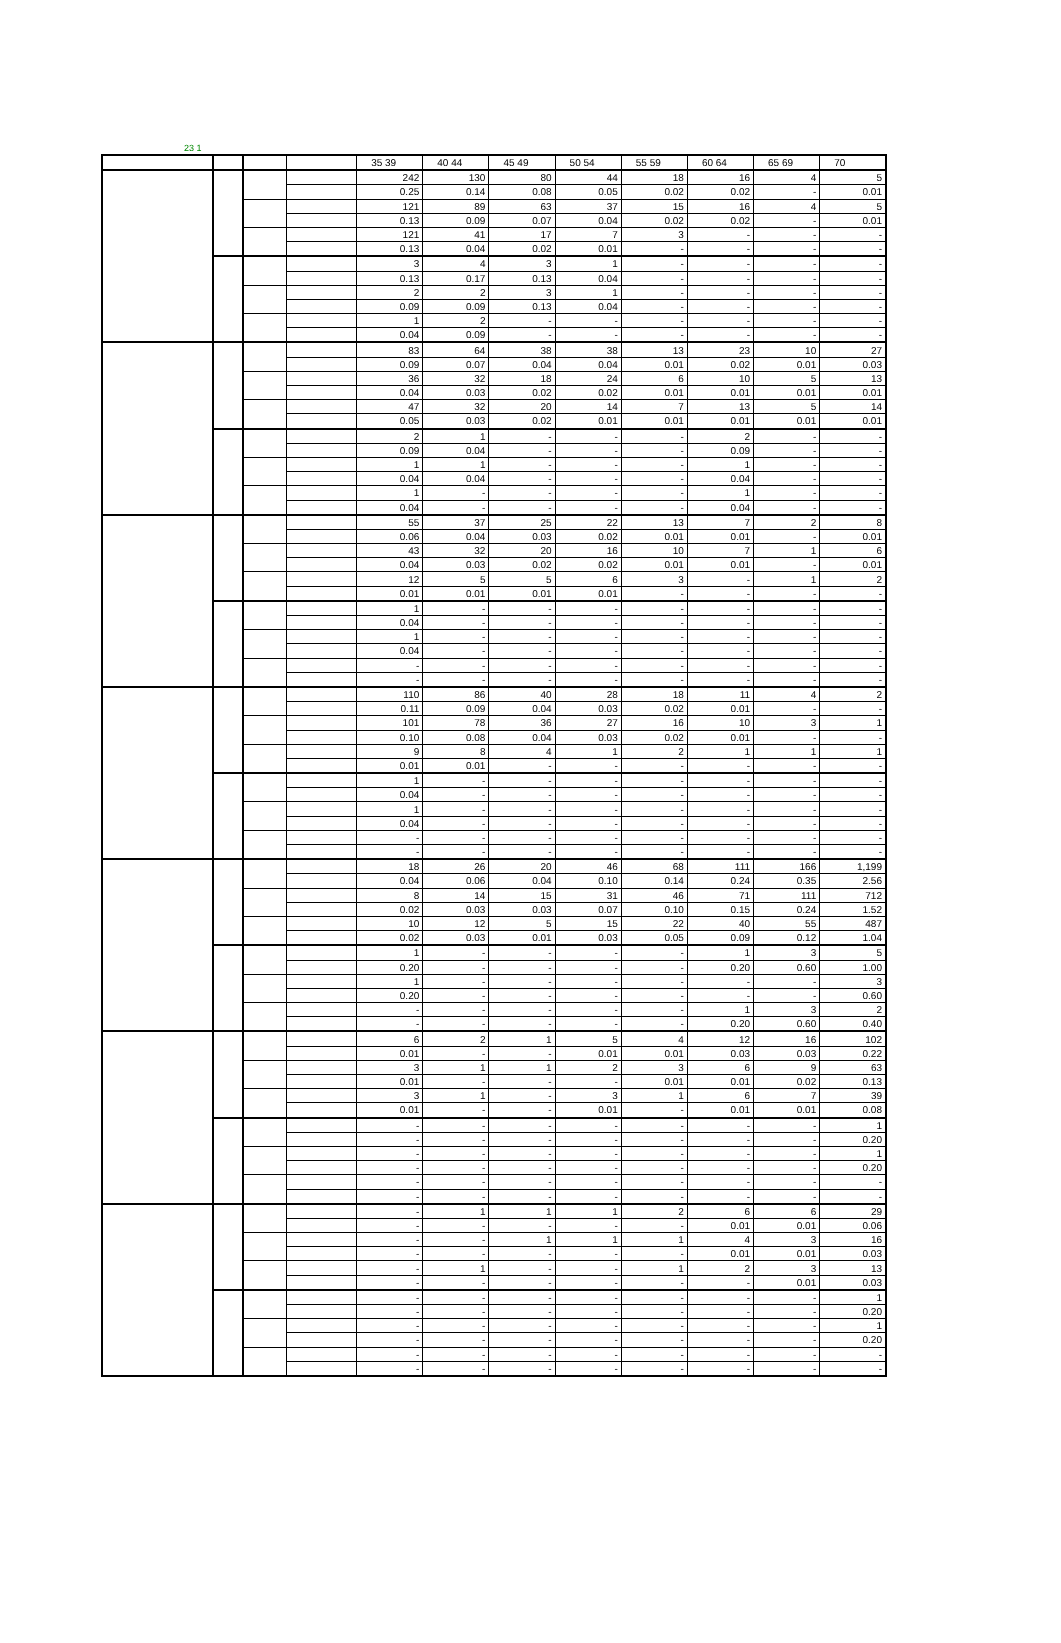23 1
| | | | | 35 39 | 40 44 | 45 49 | 50 54 | 55 59 | 60 64 | 65 69 | 70 |
| --- | --- | --- | --- | --- | --- | --- | --- | --- | --- | --- | --- |
| | | | | 242 | 130 | 80 | 44 | 18 | 16 | 4 | 5 |
| | | | | 0.25 | 0.14 | 0.08 | 0.05 | 0.02 | 0.02 | - | 0.01 |
| | | | | 121 | 89 | 63 | 37 | 15 | 16 | 4 | 5 |
| | | | | 0.13 | 0.09 | 0.07 | 0.04 | 0.02 | 0.02 | - | 0.01 |
| | | | | 121 | 41 | 17 | 7 | 3 | - | - | - |
| | | | | 0.13 | 0.04 | 0.02 | 0.01 | - | - | - | - |
| | | | | 3 | 4 | 3 | 1 | - | - | - | - |
| | | | | 0.13 | 0.17 | 0.13 | 0.04 | - | - | - | - |
| | | | | 2 | 2 | 3 | 1 | - | - | - | - |
| | | | | 0.09 | 0.09 | 0.13 | 0.04 | - | - | - | - |
| | | | | 1 | 2 | - | - | - | - | - | - |
| | | | | 0.04 | 0.09 | - | - | - | - | - | - |
| | | | | 83 | 64 | 38 | 38 | 13 | 23 | 10 | 27 |
| | | | | 0.09 | 0.07 | 0.04 | 0.04 | 0.01 | 0.02 | 0.01 | 0.03 |
| | | | | 36 | 32 | 18 | 24 | 6 | 10 | 5 | 13 |
| | | | | 0.04 | 0.03 | 0.02 | 0.02 | 0.01 | 0.01 | 0.01 | 0.01 |
| | | | | 47 | 32 | 20 | 14 | 7 | 13 | 5 | 14 |
| | | | | 0.05 | 0.03 | 0.02 | 0.01 | 0.01 | 0.01 | 0.01 | 0.01 |
| | | | | 2 | 1 | - | - | - | 2 | - | - |
| | | | | 0.09 | 0.04 | - | - | - | 0.09 | - | - |
| | | | | 1 | 1 | - | - | - | 1 | - | - |
| | | | | 0.04 | 0.04 | - | - | - | 0.04 | - | - |
| | | | | 1 | - | - | - | - | 1 | - | - |
| | | | | 0.04 | - | - | - | - | 0.04 | - | - |
| | | | | 55 | 37 | 25 | 22 | 13 | 7 | 2 | 8 |
| | | | | 0.06 | 0.04 | 0.03 | 0.02 | 0.01 | 0.01 | - | 0.01 |
| | | | | 43 | 32 | 20 | 16 | 10 | 7 | 1 | 6 |
| | | | | 0.04 | 0.03 | 0.02 | 0.02 | 0.01 | 0.01 | - | 0.01 |
| | | | | 12 | 5 | 5 | 6 | 3 | - | 1 | 2 |
| | | | | 0.01 | 0.01 | 0.01 | 0.01 | - | - | - | - |
| | | | | 1 | - | - | - | - | - | - | - |
| | | | | 0.04 | - | - | - | - | - | - | - |
| | | | | 1 | - | - | - | - | - | - | - |
| | | | | 0.04 | - | - | - | - | - | - | - |
| | | | | - | - | - | - | - | - | - | - |
| | | | | - | - | - | - | - | - | - | - |
| | | | | 110 | 86 | 40 | 28 | 18 | 11 | 4 | 2 |
| | | | | 0.11 | 0.09 | 0.04 | 0.03 | 0.02 | 0.01 | - | - |
| | | | | 101 | 78 | 36 | 27 | 16 | 10 | 3 | 1 |
| | | | | 0.10 | 0.08 | 0.04 | 0.03 | 0.02 | 0.01 | - | - |
| | | | | 9 | 8 | 4 | 1 | 2 | 1 | 1 | 1 |
| | | | | 0.01 | 0.01 | - | - | - | - | - | - |
| | | | | 1 | - | - | - | - | - | - | - |
| | | | | 0.04 | - | - | - | - | - | - | - |
| | | | | 1 | - | - | - | - | - | - | - |
| | | | | 0.04 | - | - | - | - | - | - | - |
| | | | | - | - | - | - | - | - | - | - |
| | | | | - | - | - | - | - | - | - | - |
| | | | | 18 | 26 | 20 | 46 | 68 | 111 | 166 | 1,199 |
| | | | | 0.04 | 0.06 | 0.04 | 0.10 | 0.14 | 0.24 | 0.35 | 2.56 |
| | | | | 8 | 14 | 15 | 31 | 46 | 71 | 111 | 712 |
| | | | | 0.02 | 0.03 | 0.03 | 0.07 | 0.10 | 0.15 | 0.24 | 1.52 |
| | | | | 10 | 12 | 5 | 15 | 22 | 40 | 55 | 487 |
| | | | | 0.02 | 0.03 | 0.01 | 0.03 | 0.05 | 0.09 | 0.12 | 1.04 |
| | | | | 1 | - | - | - | - | 1 | 3 | 5 |
| | | | | 0.20 | - | - | - | - | 0.20 | 0.60 | 1.00 |
| | | | | 1 | - | - | - | - | - | - | 3 |
| | | | | 0.20 | - | - | - | - | - | - | 0.60 |
| | | | | - | - | - | - | - | 1 | 3 | 2 |
| | | | | - | - | - | - | - | 0.20 | 0.60 | 0.40 |
| | | | | 6 | 2 | 1 | 5 | 4 | 12 | 16 | 102 |
| | | | | 0.01 | - | - | 0.01 | 0.01 | 0.03 | 0.03 | 0.22 |
| | | | | 3 | 1 | 1 | 2 | 3 | 6 | 9 | 63 |
| | | | | 0.01 | - | - | - | 0.01 | 0.01 | 0.02 | 0.13 |
| | | | | 3 | 1 | - | 3 | 1 | 6 | 7 | 39 |
| | | | | 0.01 | - | - | 0.01 | - | 0.01 | 0.01 | 0.08 |
| | | | | - | - | - | - | - | - | - | 1 |
| | | | | - | - | - | - | - | - | - | 0.20 |
| | | | | - | - | - | - | - | - | - | 1 |
| | | | | - | - | - | - | - | - | - | 0.20 |
| | | | | - | - | - | - | - | - | - | - |
| | | | | - | - | - | - | - | - | - | - |
| | | | | - | 1 | 1 | 1 | 2 | 6 | 6 | 29 |
| | | | | - | - | - | - | - | 0.01 | 0.01 | 0.06 |
| | | | | - | - | 1 | 1 | 1 | 4 | 3 | 16 |
| | | | | - | - | - | - | - | 0.01 | 0.01 | 0.03 |
| | | | | - | 1 | - | - | 1 | 2 | 3 | 13 |
| | | | | - | - | - | - | - | - | 0.01 | 0.03 |
| | | | | - | - | - | - | - | - | - | 1 |
| | | | | - | - | - | - | - | - | - | 0.20 |
| | | | | - | - | - | - | - | - | - | 1 |
| | | | | - | - | - | - | - | - | - | 0.20 |
| | | | | - | - | - | - | - | - | - | - |
| | | | | - | - | - | - | - | - | - | - |